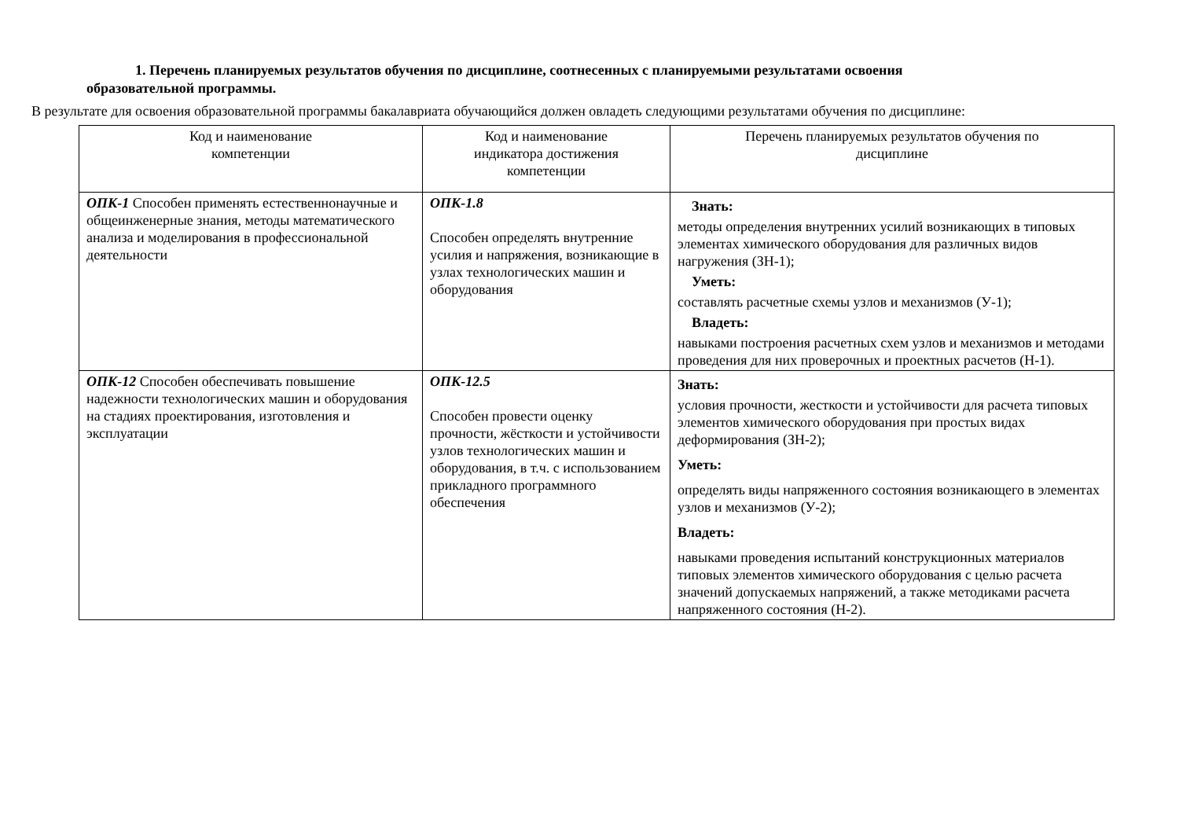1. Перечень планируемых результатов обучения по дисциплине, соотнесенных с планируемыми результатами освоения
образовательной программы.
В результате для освоения образовательной программы бакалавриата обучающийся должен овладеть следующими результатами обучения по дисциплине:
| Код и наименование компетенции | Код и наименование индикатора достижения компетенции | Перечень планируемых результатов обучения по дисциплине |
| --- | --- | --- |
| ОПК-1 Способен применять естественнонаучные и общеинженерные знания, методы математического анализа и моделирования в профессиональной деятельности | ОПК-1.8 Способен определять внутренние усилия и напряжения, возникающие в узлах технологических машин и оборудования | Знать: методы определения внутренних усилий возникающих в типовых элементах химического оборудования для различных видов нагружения (ЗН-1); Уметь: составлять расчетные схемы узлов и механизмов (У-1); Владеть: навыками построения расчетных схем узлов и механизмов и методами проведения для них проверочных и проектных расчетов (Н-1). |
| ОПК-12 Способен обеспечивать повышение надежности технологических машин и оборудования на стадиях проектирования, изготовления и эксплуатации | ОПК-12.5 Способен провести оценку прочности, жёсткости и устойчивости узлов технологических машин и оборудования, в т.ч. с использованием прикладного программного обеспечения | Знать: условия прочности, жесткости и устойчивости для расчета типовых элементов химического оборудования при простых видах деформирования (ЗН-2); Уметь: определять виды напряженного состояния возникающего в элементах узлов и механизмов (У-2); Владеть: навыками проведения испытаний конструкционных материалов типовых элементов химического оборудования с целью расчета значений допускаемых напряжений, а также методиками расчета напряженного состояния (Н-2). |